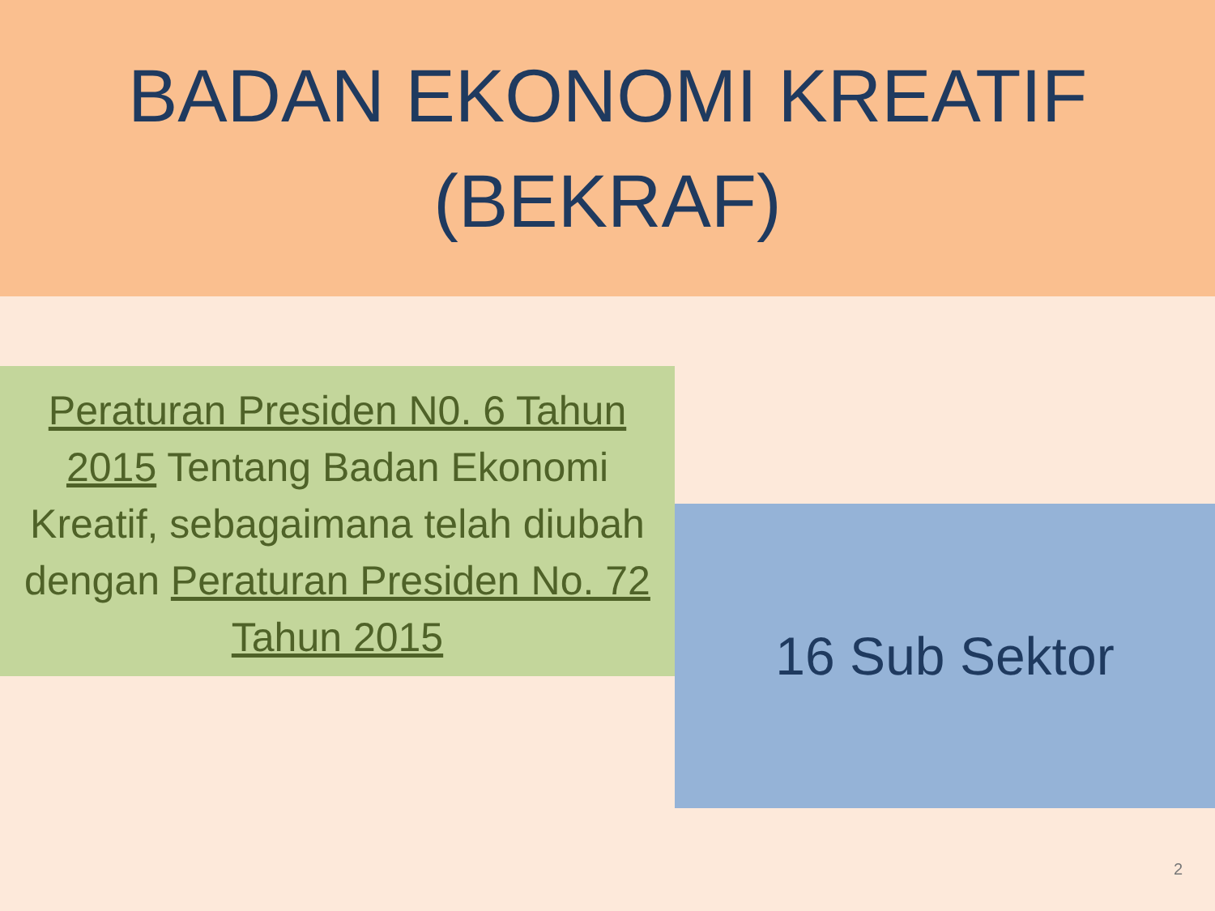BADAN EKONOMI KREATIF
(BEKRAF)
Peraturan Presiden N0. 6 Tahun 2015 Tentang Badan Ekonomi Kreatif, sebagaimana telah diubah dengan Peraturan Presiden No. 72 Tahun 2015
16 Sub Sektor
2